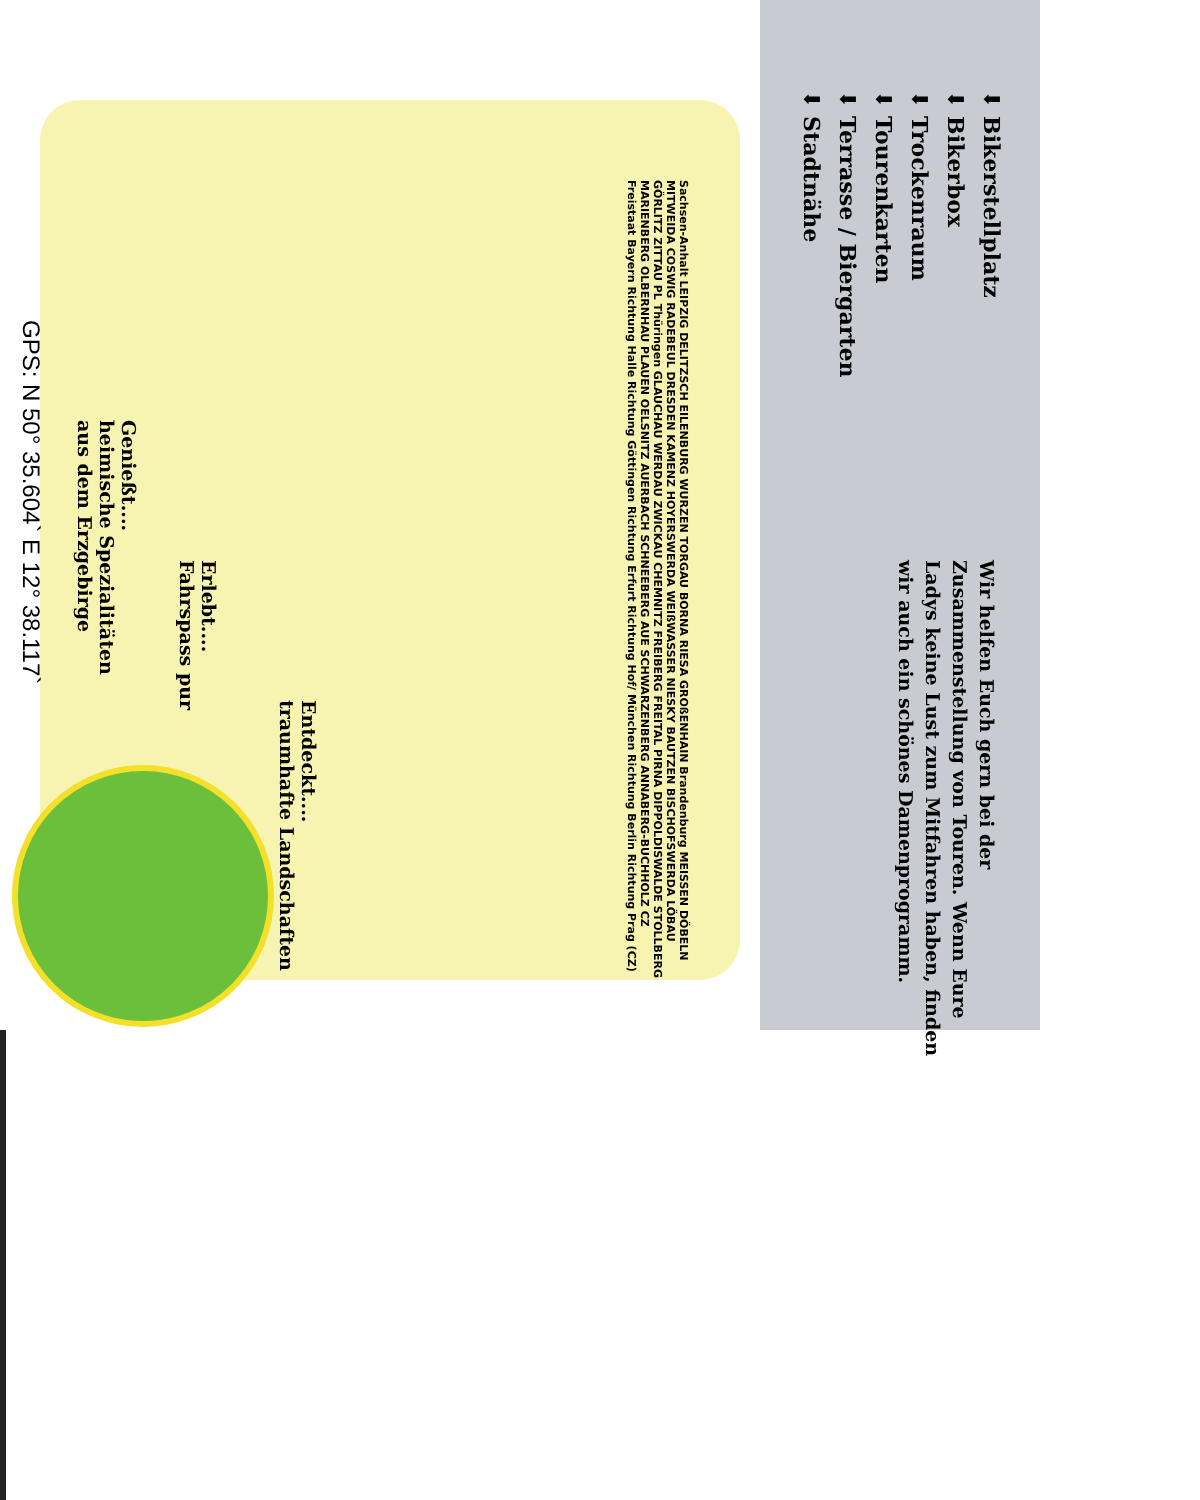⬇ Bikerstellplatz
⬇ Bikerbox
⬇ Trockenraum
⬇ Tourenkarten
⬇ Terrasse / Biergarten
⬇ Stadtnähe
Wir helfen Euch gern bei der Zusammenstellung von Touren. Wenn Eure Ladys keine Lust zum Mitfahren haben, finden wir auch ein schönes Damenprogramm.
Sachsen-Anhalt LEIPZIG DELITZSCH EILENBURG WURZEN TORGAU BORNA RIESA GROßENHAIN Brandenburg MEISSEN DÖBELN MITWEIDA COSWIG RADEBEUL DRESDEN KAMENZ HOYERSWERDA WEIßWASSER NIESKY BAUTZEN BISCHOFSWERDA LÖBAU GÖRLITZ ZITTAU PL Thüringen GLAUCHAU WERDAU ZWICKAU CHEMNITZ FREIBERG FREITAL PIRNA DIPPOLDISWALDE STOLLBERG MARIENBERG OLBERNHAU PLAUEN OELSNITZ AUERBACH SCHNEEBERG AUE SCHWARZENBERG ANNABERG-BUCHHOLZ CZ Freistaat Bayern Richtung Halle Richtung Göttingen Richtung Erfurt Richtung Hof/ München Richtung Berlin Richtung Prag (CZ)
Entdeckt....
traumhafte Landschaften
Erlebt....
Fahrspass pur
Genießt....
heimische Spezialitäten
aus dem Erzgebirge
GPS: N 50° 35.604` E 12° 38.117`